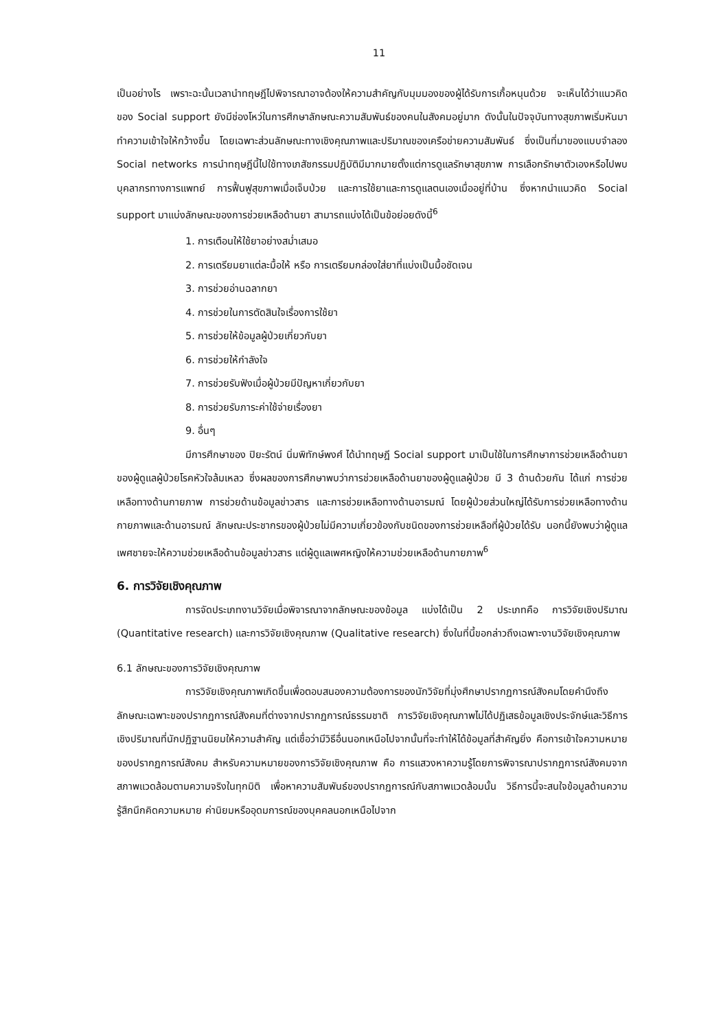11
เป็นอย่างไร เพราะฉะนั้นเวลานำทฤษฎีไปพิจารณาอาจต้องให้ความสำคัญกับมุมมองของผู้ได้รับการเกื้อหนุนด้วย จะเห็นได้ว่าแนวคิดของ Social support ยังมีช่องโหว่ในการศึกษาลักษณะความสัมพันธ์ของคนในสังคมอยู่มาก ดังนั้นในปัจจุบันทางสุขภาพเริ่มหันมาทำความเข้าใจให้กว้างขึ้น โดยเฉพาะส่วนลักษณะทางเชิงคุณภาพและปริมาณของเครือข่ายความสัมพันธ์ ซึ่งเป็นที่มาของแบบจำลอง Social networks การนำทฤษฎีนี้ไปใช้ทางเภสัชกรรมปฏิบัติมีมากมายตั้งแต่การดูแลรักษาสุขภาพ การเลือกรักษาตัวเองหรือไปพบบุคลากรทางการแพทย์ การฟื้นฟูสุขภาพเมื่อเจ็บป่วย และการใช้ยาและการดูแลตนเองเมื่ออยู่ที่บ้าน ซึ่งหากนำแนวคิด Social support มาแบ่งลักษณะของการช่วยเหลือด้านยา สามารถแบ่งได้เป็นข้อย่อยดังนี้<sup>6</sup>
1. การเตือนให้ใช้ยาอย่างสม่ำเสมอ
2. การเตรียมยาแต่ละมื้อให้ หรือ การเตรียมกล่องใส่ยาที่แบ่งเป็นมื้อชัดเจน
3. การช่วยอ่านฉลากยา
4. การช่วยในการตัดสินใจเรื่องการใช้ยา
5. การช่วยให้ข้อมูลผู้ป่วยเกี่ยวกับยา
6. การช่วยให้กำลังใจ
7. การช่วยรับฟังเมื่อผู้ป่วยมีปัญหาเกี่ยวกับยา
8. การช่วยรับภาระค่าใช้จ่ายเรื่องยา
9. อื่นๆ
มีการศึกษาของ ปิยะรัตน์ นิ่มพิทักษ์พงศ์ ได้นำทฤษฎี Social support มาเป็นใช้ในการศึกษาการช่วยเหลือด้านยาของผู้ดูแลผู้ป่วยโรคหัวใจล้มเหลว ซึ่งผลของการศึกษาพบว่าการช่วยเหลือด้านยาของผู้ดูแลผู้ป่วย มี 3 ด้านด้วยกัน ได้แก่ การช่วยเหลือทางด้านกายภาพ การช่วยด้านข้อมูลข่าวสาร และการช่วยเหลือทางด้านอารมณ์ โดยผู้ป่วยส่วนใหญ่ได้รับการช่วยเหลือทางด้านกายภาพและด้านอารมณ์ ลักษณะประชากรของผู้ป่วยไม่มีความเกี่ยวข้องกับชนิดของการช่วยเหลือที่ผู้ป่วยได้รับ นอกนี้ยังพบว่าผู้ดูแลเพศชายจะให้ความช่วยเหลือด้านข้อมูลข่าวสาร แต่ผู้ดูแลเพศหญิงให้ความช่วยเหลือด้านกายภาพ<sup>6</sup>
6. การวิจัยเชิงคุณภาพ
การจัดประเภทงานวิจัยเมื่อพิจารณาจากลักษณะของข้อมูล แบ่งได้เป็น 2 ประเภทคือ การวิจัยเชิงปริมาณ (Quantitative research) และการวิจัยเชิงคุณภาพ (Qualitative research) ซึ่งในที่นี้ขอกล่าวถึงเฉพาะงานวิจัยเชิงคุณภาพ
6.1 ลักษณะของการวิจัยเชิงคุณภาพ
การวิจัยเชิงคุณภาพเกิดขึ้นเพื่อตอบสนองความต้องการของนักวิจัยที่มุ่งศึกษาปรากฏการณ์สังคมโดยคำนึงถึงลักษณะเฉพาะของปรากฏการณ์สังคมที่ต่างจากปรากฏการณ์ธรรมชาติ การวิจัยเชิงคุณภาพไม่ได้ปฏิเสธข้อมูลเชิงประจักษ์และวิธีการเชิงปริมาณที่นักปฏิฐานนิยมให้ความสำคัญ แต่เชื่อว่ามีวิธีอื่นนอกเหนือไปจากนั้นที่จะทำให้ได้ข้อมูลที่สำคัญยิ่ง คือการเข้าใจความหมายของปรากฏการณ์สังคม สำหรับความหมายของการวิจัยเชิงคุณภาพ คือ การแสวงหาความรู้โดยการพิจารณาปรากฏการณ์สังคมจากสภาพแวดล้อมตามความจริงในทุกมิติ เพื่อหาความสัมพันธ์ของปรากฏการณ์กับสภาพแวดล้อมนั้น วิธีการนี้จะสนใจข้อมูลด้านความรู้สึกนึกคิดความหมาย ค่านิยมหรืออุดมการณ์ของบุคคลนอกเหนือไปจาก